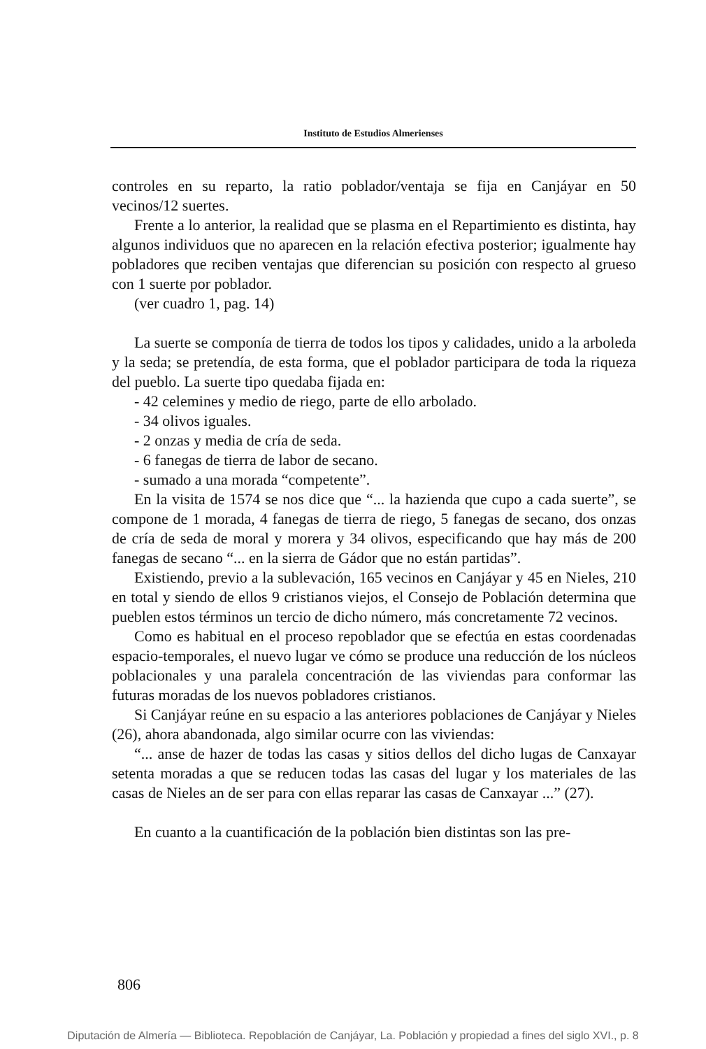Instituto de Estudios Almerienses
controles en su reparto, la ratio poblador/ventaja se fija en Canjáyar en 50 vecinos/12 suertes.
Frente a lo anterior, la realidad que se plasma en el Repartimiento es distinta, hay algunos individuos que no aparecen en la relación efectiva posterior; igualmente hay pobladores que reciben ventajas que diferencian su posición con respecto al grueso con 1 suerte por poblador.
(ver cuadro 1, pag. 14)
La suerte se componía de tierra de todos los tipos y calidades, unido a la arboleda y la seda; se pretendía, de esta forma, que el poblador participara de toda la riqueza del pueblo. La suerte tipo quedaba fijada en:
- 42 celemines y medio de riego, parte de ello arbolado.
- 34 olivos iguales.
- 2 onzas y media de cría de seda.
- 6 fanegas de tierra de labor de secano.
- sumado a una morada “competente”.
En la visita de 1574 se nos dice que “... la hazienda que cupo a cada suerte”, se compone de 1 morada, 4 fanegas de tierra de riego, 5 fanegas de secano, dos onzas de cría de seda de moral y morera y 34 olivos, especificando que hay más de 200 fanegas de secano “... en la sierra de Gádor que no están partidas”.
Existiendo, previo a la sublevación, 165 vecinos en Canjáyar y 45 en Nieles, 210 en total y siendo de ellos 9 cristianos viejos, el Consejo de Población determina que pueblen estos términos un tercio de dicho número, más concretamente 72 vecinos.
Como es habitual en el proceso repoblador que se efectúa en estas coordenadas espacio-temporales, el nuevo lugar ve cómo se produce una reducción de los núcleos poblacionales y una paralela concentración de las viviendas para conformar las futuras moradas de los nuevos pobladores cristianos.
Si Canjáyar reúne en su espacio a las anteriores poblaciones de Canjáyar y Nieles (26), ahora abandonada, algo similar ocurre con las viviendas:
“... anse de hazer de todas las casas y sitios dellos del dicho lugas de Canxayar setenta moradas a que se reducen todas las casas del lugar y los materiales de las casas de Nieles an de ser para con ellas reparar las casas de Canxayar ...” (27).
En cuanto a la cuantificación de la población bien distintas son las pre-
806
Diputación de Almería — Biblioteca. Repoblación de Canjáyar, La. Población y propiedad a fines del siglo XVI., p. 8